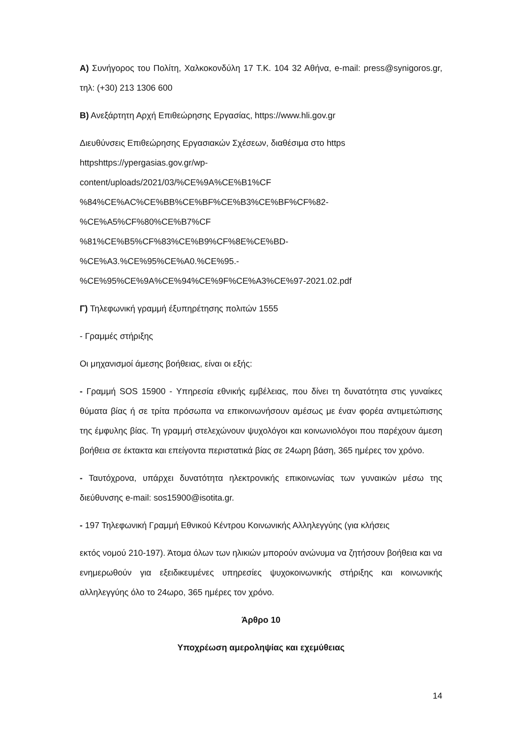Α) Συνήγορος του Πολίτη, Χαλκοκονδύλη 17 Τ.Κ. 104 32 Αθήνα, e-mail: press@synigoros.gr, τηλ: (+30) 213 1306 600
Β) Ανεξάρτητη Αρχή Επιθεώρησης Εργασίας, https://www.hli.gov.gr
Διευθύνσεις Επιθεώρησης Εργασιακών Σχέσεων, διαθέσιμα στο https
httpshttps://ypergasias.gov.gr/wp-
content/uploads/2021/03/%CE%9A%CE%B1%CF
%84%CE%AC%CE%BB%CE%BF%CE%B3%CE%BF%CF%82-
%CE%A5%CF%80%CE%B7%CF
%81%CE%B5%CF%83%CE%B9%CF%8E%CE%BD-
%CE%A3.%CE%95%CE%A0.%CE%95.-
%CE%95%CE%9A%CE%94%CE%9F%CE%A3%CE%97-2021.02.pdf
Γ) Τηλεφωνική γραμμή έξυπηρέτησης πολιτών 1555
- Γραμμές στήριξης
Οι μηχανισμοί άμεσης βοήθειας, είναι οι εξής:
- Γραμμή SOS 15900 - Υπηρεσία εθνικής εμβέλειας, που δίνει τη δυνατότητα στις γυναίκες θύματα βίας ή σε τρίτα πρόσωπα να επικοινωνήσουν αμέσως με έναν φορέα αντιμετώπισης της έμφυλης βίας. Τη γραμμή στελεχώνουν ψυχολόγοι και κοινωνιολόγοι που παρέχουν άμεση βοήθεια σε έκτακτα και επείγοντα περιστατικά βίας σε 24ωρη βάση, 365 ημέρες τον χρόνο.
- Ταυτόχρονα, υπάρχει δυνατότητα ηλεκτρονικής επικοινωνίας των γυναικών μέσω της διεύθυνσης e-mail: sos15900@isotita.gr.
- 197 Τηλεφωνική Γραμμή Εθνικού Κέντρου Κοινωνικής Αλληλεγγύης (για κλήσεις
εκτός νομού 210-197). Άτομα όλων των ηλικιών μπορούν ανώνυμα να ζητήσουν βοήθεια και να ενημερωθούν για εξειδικευμένες υπηρεσίες ψυχοκοινωνικής στήριξης και κοινωνικής αλληλεγγύης όλο το 24ωρο, 365 ημέρες τον χρόνο.
Άρθρο 10
Υποχρέωση αμεροληψίας και εχεμύθειας
14